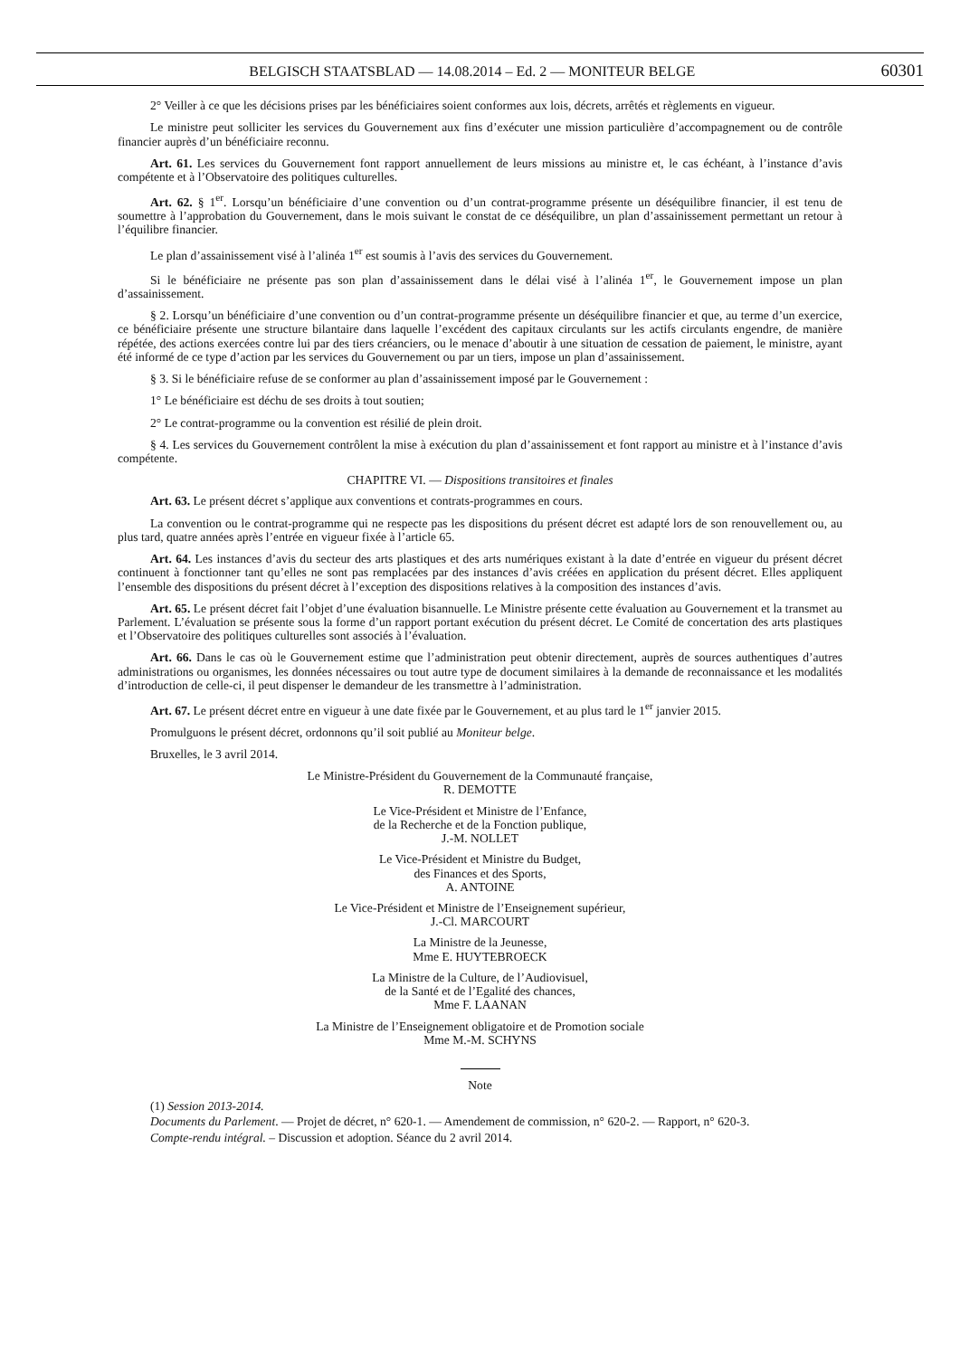BELGISCH STAATSBLAD — 14.08.2014 – Ed. 2 — MONITEUR BELGE
60301
2° Veiller à ce que les décisions prises par les bénéficiaires soient conformes aux lois, décrets, arrêtés et règlements en vigueur.
Le ministre peut solliciter les services du Gouvernement aux fins d’exécuter une mission particulière d’accompagnement ou de contrôle financier auprès d’un bénéficiaire reconnu.
Art. 61. Les services du Gouvernement font rapport annuellement de leurs missions au ministre et, le cas échéant, à l’instance d’avis compétente et à l’Observatoire des politiques culturelles.
Art. 62. § 1<sup>er</sup>. Lorsqu’un bénéficiaire d’une convention ou d’un contrat-programme présente un déséquilibre financier, il est tenu de soumettre à l’approbation du Gouvernement, dans le mois suivant le constat de ce déséquilibre, un plan d’assainissement permettant un retour à l’équilibre financier.
Le plan d’assainissement visé à l’alinéa 1<sup>er</sup> est soumis à l’avis des services du Gouvernement.
Si le bénéficiaire ne présente pas son plan d’assainissement dans le délai visé à l’alinéa 1<sup>er</sup>, le Gouvernement impose un plan d’assainissement.
§ 2. Lorsqu’un bénéficiaire d’une convention ou d’un contrat-programme présente un déséquilibre financier et que, au terme d’un exercice, ce bénéficiaire présente une structure bilantaire dans laquelle l’excédent des capitaux circulants sur les actifs circulants engendre, de manière répétée, des actions exercées contre lui par des tiers créanciers, ou le menace d’aboutir à une situation de cessation de paiement, le ministre, ayant été informé de ce type d’action par les services du Gouvernement ou par un tiers, impose un plan d’assainissement.
§ 3. Si le bénéficiaire refuse de se conformer au plan d’assainissement imposé par le Gouvernement :
1° Le bénéficiaire est déchu de ses droits à tout soutien;
2° Le contrat-programme ou la convention est résilié de plein droit.
§ 4. Les services du Gouvernement contrôlent la mise à exécution du plan d’assainissement et font rapport au ministre et à l’instance d’avis compétente.
CHAPITRE VI. — Dispositions transitoires et finales
Art. 63. Le présent décret s’applique aux conventions et contrats-programmes en cours.
La convention ou le contrat-programme qui ne respecte pas les dispositions du présent décret est adapté lors de son renouvellement ou, au plus tard, quatre années après l’entrée en vigueur fixée à l’article 65.
Art. 64. Les instances d’avis du secteur des arts plastiques et des arts numériques existant à la date d’entrée en vigueur du présent décret continuent à fonctionner tant qu’elles ne sont pas remplacées par des instances d’avis créées en application du présent décret. Elles appliquent l’ensemble des dispositions du présent décret à l’exception des dispositions relatives à la composition des instances d’avis.
Art. 65. Le présent décret fait l’objet d’une évaluation bisannuelle. Le Ministre présente cette évaluation au Gouvernement et la transmet au Parlement. L’évaluation se présente sous la forme d’un rapport portant exécution du présent décret. Le Comité de concertation des arts plastiques et l’Observatoire des politiques culturelles sont associés à l’évaluation.
Art. 66. Dans le cas où le Gouvernement estime que l’administration peut obtenir directement, auprès de sources authentiques d’autres administrations ou organismes, les données nécessaires ou tout autre type de document similaires à la demande de reconnaissance et les modalités d’introduction de celle-ci, il peut dispenser le demandeur de les transmettre à l’administration.
Art. 67. Le présent décret entre en vigueur à une date fixée par le Gouvernement, et au plus tard le 1<sup>er</sup> janvier 2015.
Promulguons le présent décret, ordonnons qu’il soit publié au Moniteur belge.
Bruxelles, le 3 avril 2014.
Le Ministre-Président du Gouvernement de la Communauté française,
R. DEMOTTE
Le Vice-Président et Ministre de l’Enfance,
de la Recherche et de la Fonction publique,
J.-M. NOLLET
Le Vice-Président et Ministre du Budget,
des Finances et des Sports,
A. ANTOINE
Le Vice-Président et Ministre de l’Enseignement supérieur,
J.-Cl. MARCOURT
La Ministre de la Jeunesse,
Mme E. HUYTEBROECK
La Ministre de la Culture, de l’Audiovisuel,
de la Santé et de l’Egalité des chances,
Mme F. LAANAN
La Ministre de l’Enseignement obligatoire et de Promotion sociale
Mme M.-M. SCHYNS
Note
(1) Session 2013-2014.
Documents du Parlement. — Projet de décret, n° 620-1. — Amendement de commission, n° 620-2. — Rapport, n° 620-3.
Compte-rendu intégral. – Discussion et adoption. Séance du 2 avril 2014.